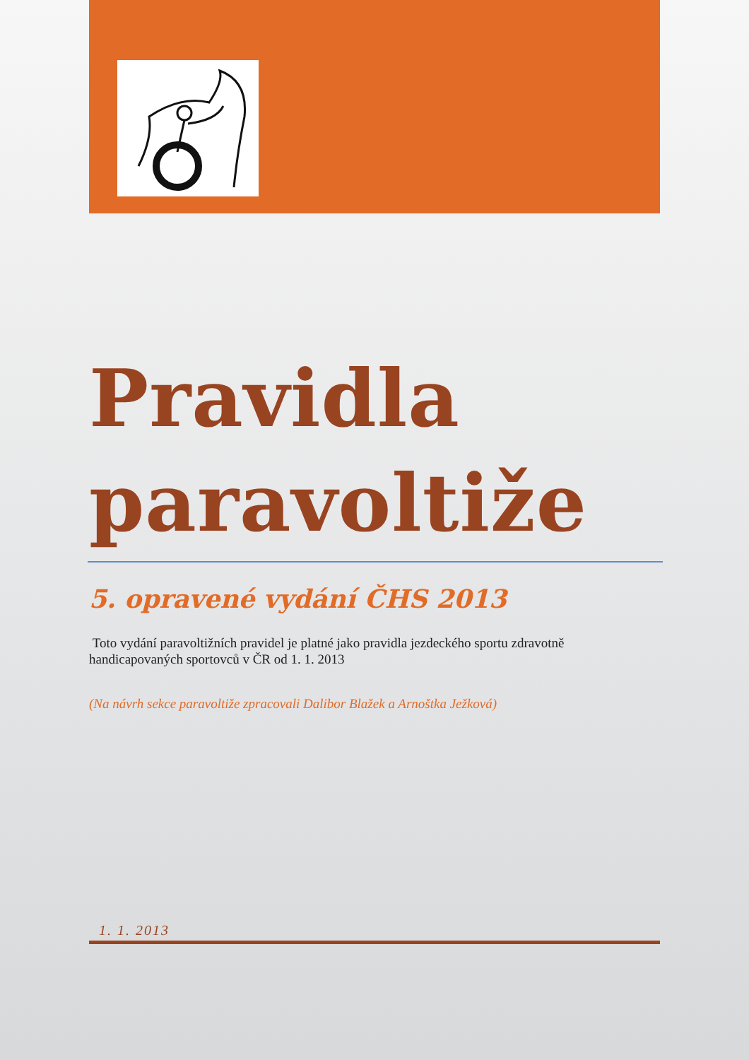Pravidla paravoltiže
5. opravené vydání ČHS 2013
Toto vydání paravoltižních pravidel je platné jako pravidla jezdeckého sportu zdravotně handicapovaných sportovců v ČR od 1. 1. 2013
(Na návrh sekce paravoltiže zpracovali Dalibor Blažek a Arnoštka Ježková)
1. 1. 2013